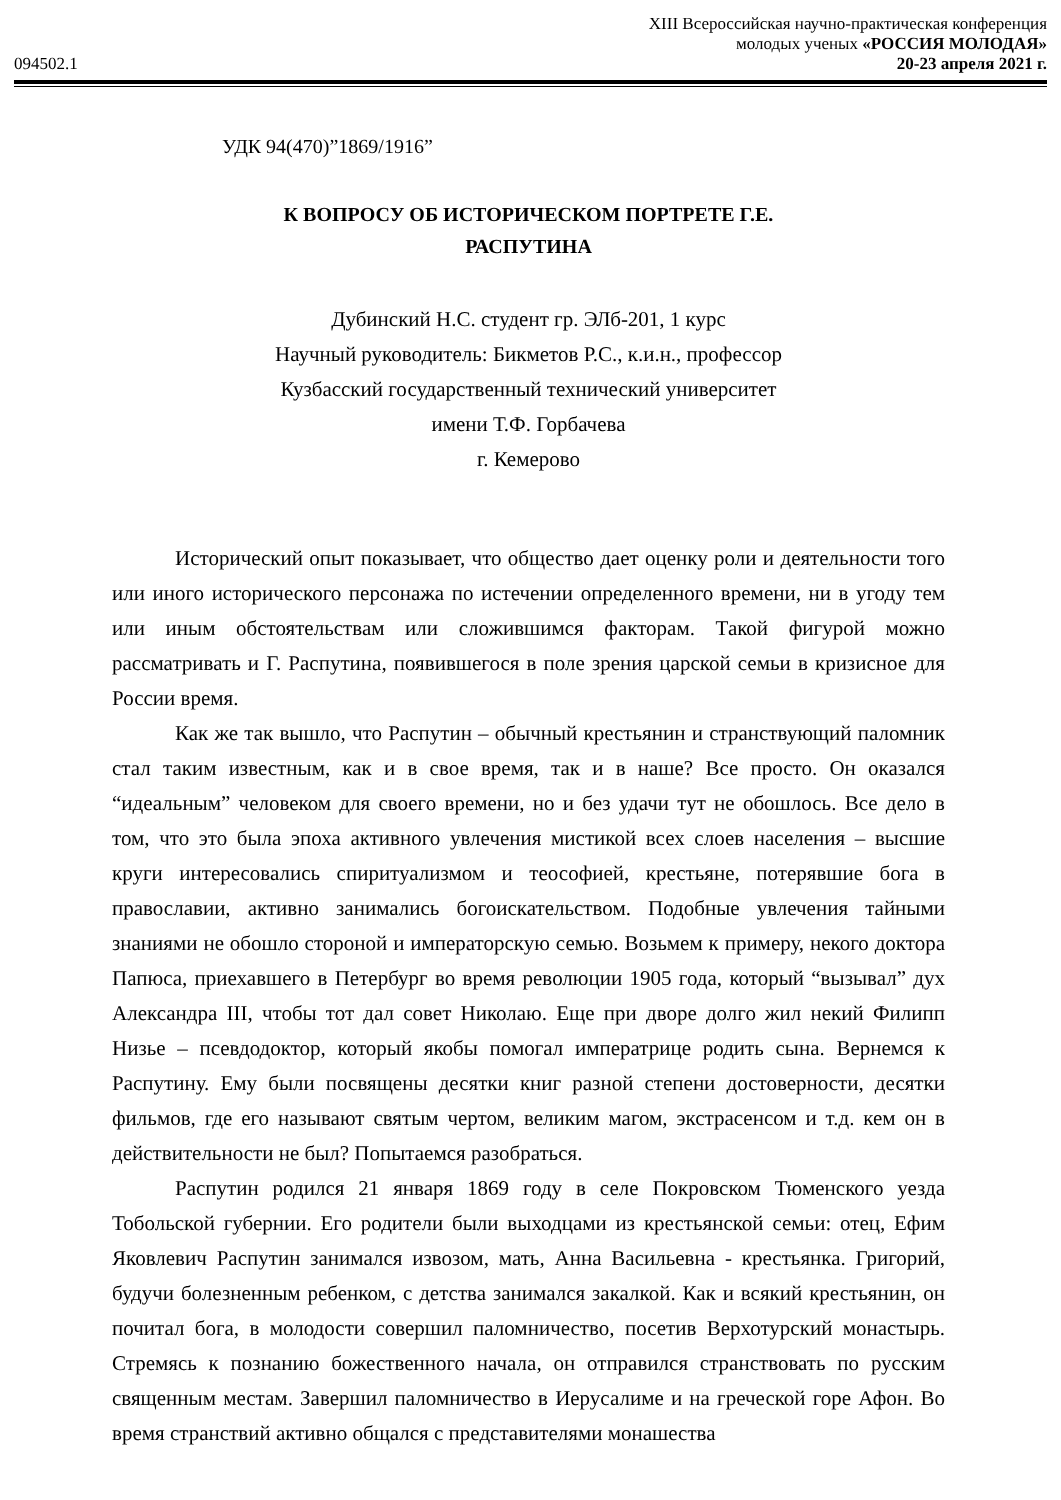XIII Всероссийская научно-практическая конференция
молодых ученых «РОССИЯ МОЛОДАЯ»
094502.1 20-23 апреля 2021 г.
УДК 94(470)”1869/1916”
К ВОПРОСУ ОБ ИСТОРИЧЕСКОМ ПОРТРЕТЕ Г.Е.
РАСПУТИНА
Дубинский Н.С. студент гр. ЭЛб-201, 1 курс
Научный руководитель: Бикметов Р.С., к.и.н., профессор
Кузбасский государственный технический университет
имени Т.Ф. Горбачева
г. Кемерово
Исторический опыт показывает, что общество дает оценку роли и деятельности того или иного исторического персонажа по истечении определенного времени, ни в угоду тем или иным обстоятельствам или сложившимся факторам. Такой фигурой можно рассматривать и Г. Распутина, появившегося в поле зрения царской семьи в кризисное для России время.
Как же так вышло, что Распутин – обычный крестьянин и странствующий паломник стал таким известным, как и в свое время, так и в наше? Все просто. Он оказался “идеальным” человеком для своего времени, но и без удачи тут не обошлось. Все дело в том, что это была эпоха активного увлечения мистикой всех слоев населения – высшие круги интересовались спиритуализмом и теософией, крестьяне, потерявшие бога в православии, активно занимались богоискательством. Подобные увлечения тайными знаниями не обошло стороной и императорскую семью. Возьмем к примеру, некого доктора Папюса, приехавшего в Петербург во время революции 1905 года, который “вызывал” дух Александра III, чтобы тот дал совет Николаю. Еще при дворе долго жил некий Филипп Низье – псевдодоктор, который якобы помогал императрице родить сына. Вернемся к Распутину. Ему были посвящены десятки книг разной степени достоверности, десятки фильмов, где его называют святым чертом, великим магом, экстрасенсом и т.д. кем он в действительности не был? Попытаемся разобраться.
Распутин родился 21 января 1869 году в селе Покровском Тюменского уезда Тобольской губернии. Его родители были выходцами из крестьянской семьи: отец, Ефим Яковлевич Распутин занимался извозом, мать, Анна Васильевна - крестьянка. Григорий, будучи болезненным ребенком, с детства занимался закалкой. Как и всякий крестьянин, он почитал бога, в молодости совершил паломничество, посетив Верхотурский монастырь. Стремясь к познанию божественного начала, он отправился странствовать по русским священным местам. Завершил паломничество в Иерусалиме и на греческой горе Афон. Во время странствий активно общался с представителями монашества